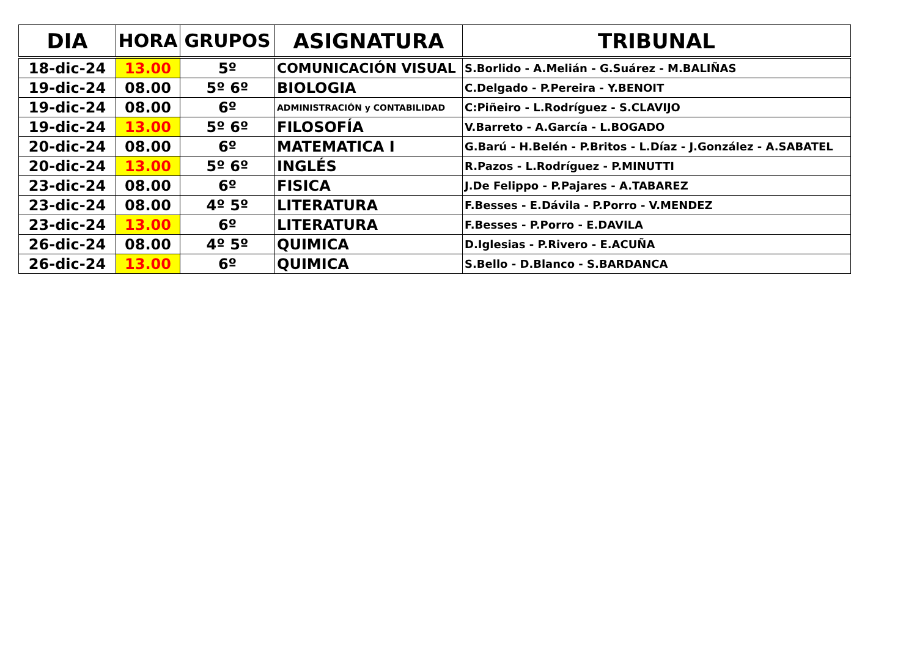| DIA | HORA | GRUPOS | ASIGNATURA | TRIBUNAL |
| --- | --- | --- | --- | --- |
| 18-dic-24 | 13.00 | 5º | COMUNICACIÓN VISUAL | S.Borlido - A.Melián - G.Suárez - M.BALIÑAS |
| 19-dic-24 | 08.00 | 5º 6º | BIOLOGIA | C.Delgado - P.Pereira - Y.BENOIT |
| 19-dic-24 | 08.00 | 6º | ADMINISTRACIÓN y CONTABILIDAD | C:Piñeiro - L.Rodríguez - S.CLAVIJO |
| 19-dic-24 | 13.00 | 5º 6º | FILOSOFÍA | V.Barreto - A.García - L.BOGADO |
| 20-dic-24 | 08.00 | 6º | MATEMATICA I | G.Barú - H.Belén - P.Britos - L.Díaz - J.González - A.SABATEL |
| 20-dic-24 | 13.00 | 5º 6º | INGLÉS | R.Pazos - L.Rodríguez - P.MINUTTI |
| 23-dic-24 | 08.00 | 6º | FISICA | J.De Felippo - P.Pajares - A.TABAREZ |
| 23-dic-24 | 08.00 | 4º 5º | LITERATURA | F.Besses - E.Dávila - P.Porro - V.MENDEZ |
| 23-dic-24 | 13.00 | 6º | LITERATURA | F.Besses - P.Porro - E.DAVILA |
| 26-dic-24 | 08.00 | 4º 5º | QUIMICA | D.Iglesias - P.Rivero - E.ACUÑA |
| 26-dic-24 | 13.00 | 6º | QUIMICA | S.Bello - D.Blanco - S.BARDANCA |